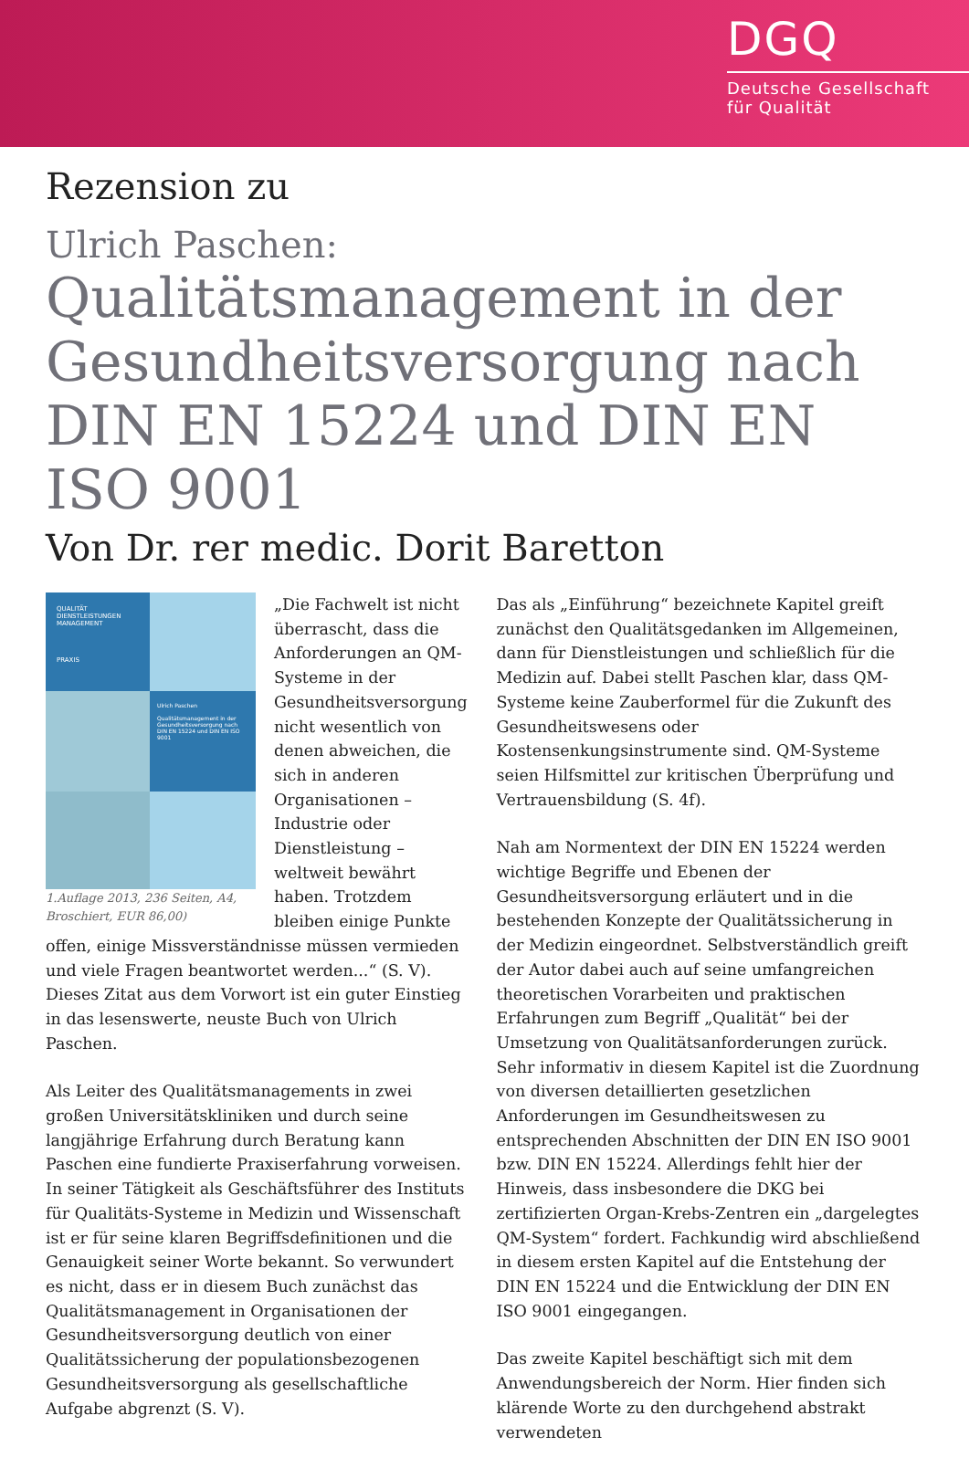DGQ
Deutsche Gesellschaft
für Qualität
Rezension zu
Ulrich Paschen:
Qualitätsmanagement in der Gesundheitsversorgung nach DIN EN 15224 und DIN EN ISO 9001
Von Dr. rer medic. Dorit Baretton
QUALITÄT DIENSTLEISTUNGEN MANAGEMENT
PRAXIS
Ulrich Paschen
Qualitätsmanagement in der Gesundheitsversorgung nach DIN EN 15224 und DIN EN ISO 9001
1.Auflage 2013, 236 Seiten, A4, Broschiert, EUR 86,00)
„Die Fachwelt ist nicht überrascht, dass die Anforderungen an QM-Systeme in der Gesundheitsversorgung nicht wesentlich von denen abweichen, die sich in anderen Organisationen – Industrie oder Dienstleistung – weltweit bewährt haben. Trotzdem bleiben einige Punkte offen, einige Missverständnisse müssen vermieden und viele Fragen beantwortet werden...“ (S. V). Dieses Zitat aus dem Vorwort ist ein guter Einstieg in das lesenswerte, neuste Buch von Ulrich Paschen.
Als Leiter des Qualitätsmanagements in zwei großen Universitätskliniken und durch seine langjährige Erfahrung durch Beratung kann Paschen eine fundierte Praxiserfahrung vorweisen. In seiner Tätigkeit als Geschäftsführer des Instituts für Qualitäts-Systeme in Medizin und Wissenschaft ist er für seine klaren Begriffsdefinitionen und die Genauigkeit seiner Worte bekannt. So verwundert es nicht, dass er in diesem Buch zunächst das Qualitätsmanagement in Organisationen der Gesundheitsversorgung deutlich von einer Qualitätssicherung der populationsbezogenen Gesundheitsversorgung als gesellschaftliche Aufgabe abgrenzt (S. V).
Das als „Einführung“ bezeichnete Kapitel greift zunächst den Qualitätsgedanken im Allgemeinen, dann für Dienstleistungen und schließlich für die Medizin auf. Dabei stellt Paschen klar, dass QM-Systeme keine Zauberformel für die Zukunft des Gesundheitswesens oder Kostensenkungsinstrumente sind. QM-Systeme seien Hilfsmittel zur kritischen Überprüfung und Vertrauensbildung (S. 4f).
Nah am Normentext der DIN EN 15224 werden wichtige Begriffe und Ebenen der Gesundheitsversorgung erläutert und in die bestehenden Konzepte der Qualitätssicherung in der Medizin eingeordnet. Selbstverständlich greift der Autor dabei auch auf seine umfangreichen theoretischen Vorarbeiten und praktischen Erfahrungen zum Begriff „Qualität“ bei der Umsetzung von Qualitätsanforderungen zurück. Sehr informativ in diesem Kapitel ist die Zuordnung von diversen detaillierten gesetzlichen Anforderungen im Gesundheitswesen zu entsprechenden Abschnitten der DIN EN ISO 9001 bzw. DIN EN 15224. Allerdings fehlt hier der Hinweis, dass insbesondere die DKG bei zertifizierten Organ-Krebs-Zentren ein „dargelegtes QM-System“ fordert. Fachkundig wird abschließend in diesem ersten Kapitel auf die Entstehung der DIN EN 15224 und die Entwicklung der DIN EN ISO 9001 eingegangen.
Das zweite Kapitel beschäftigt sich mit dem Anwendungsbereich der Norm. Hier finden sich klärende Worte zu den durchgehend abstrakt verwendeten